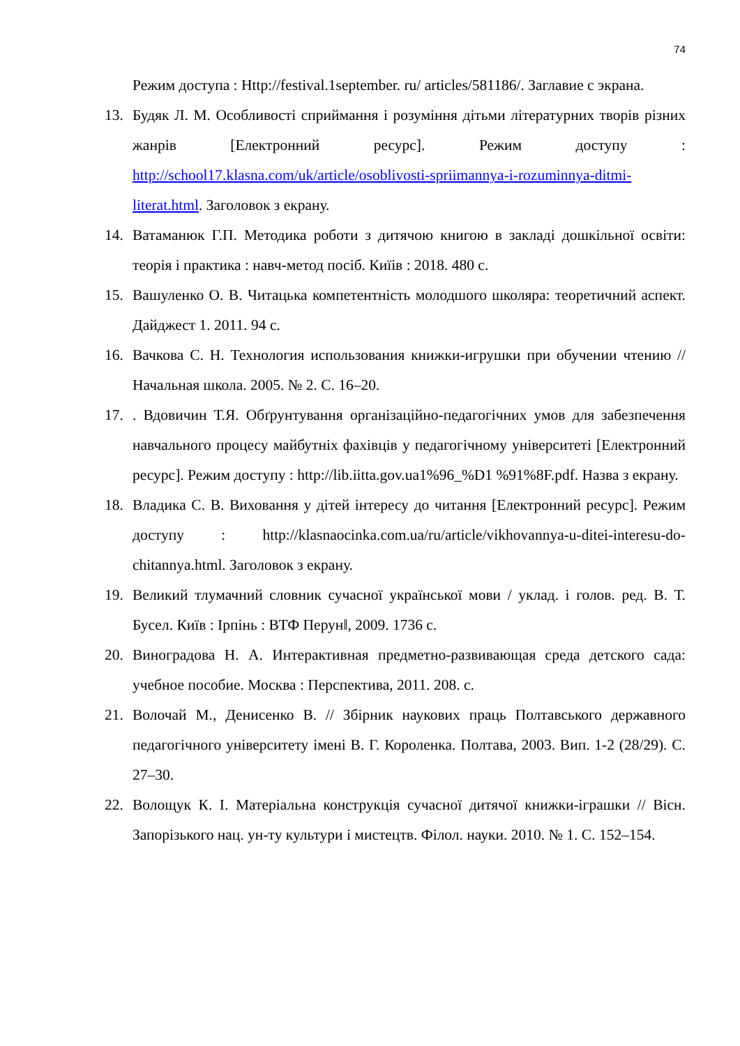74
Режим доступа : Http://festival.1september. ru/ articles/581186/. Заглавие с экрана.
13. Будяк Л. М. Особливості сприймання і розуміння дітьми літературних творів різних жанрів [Електронний ресурс]. Режим доступу : http://school17.klasna.com/uk/article/osoblivosti-spriimannya-i-rozuminnya-ditmi-literat.html. Заголовок з екрану.
14. Ватаманюк Г.П. Методика роботи з дитячою книгою в закладі дошкільної освіти: теорія і практика : навч-метод посіб. Киїів : 2018. 480 с.
15. Вашуленко О. В. Читацька компетентність молодшого школяра: теоретичний аспект. Дайджест 1. 2011. 94 с.
16. Вачкова С. Н. Технология использования книжки-игрушки при обучении чтению // Начальная школа. 2005. № 2. С. 16–20.
17.. Вдовичин Т.Я. Обґрунтування організаційно-педагогічних умов для забезпечення навчального процесу майбутніх фахівців у педагогічному університеті [Електронний ресурс]. Режим доступу : http://lib.iitta.gov.ua1%96_%D1 %91%8F.pdf. Назва з екрану.
18. Владика С. В. Виховання у дітей інтересу до читання [Електронний ресурс]. Режим доступу : http://klasnaocinka.com.ua/ru/article/vikhovannya-u-ditei-interesu-do-chitannya.html. Заголовок з екрану.
19. Великий тлумачний словник сучасної української мови / уклад. і голов. ред. В. Т. Бусел. Київ : Ірпінь : ВТФ Перун‖, 2009. 1736 с.
20. Виноградова Н. А. Интерактивная предметно-развивающая среда детского сада: учебное пособие. Москва : Перспектива, 2011. 208. с.
21. Волочай М., Денисенко В. // Збірник наукових праць Полтавського державного педагогічного університету імені В. Г. Короленка. Полтава, 2003. Вип. 1-2 (28/29). С. 27–30.
22. Волощук К. І. Матеріальна конструкція сучасної дитячої книжки-іграшки // Вісн. Запорізького нац. ун-ту культури і мистецтв. Філол. науки. 2010. № 1. С. 152–154.